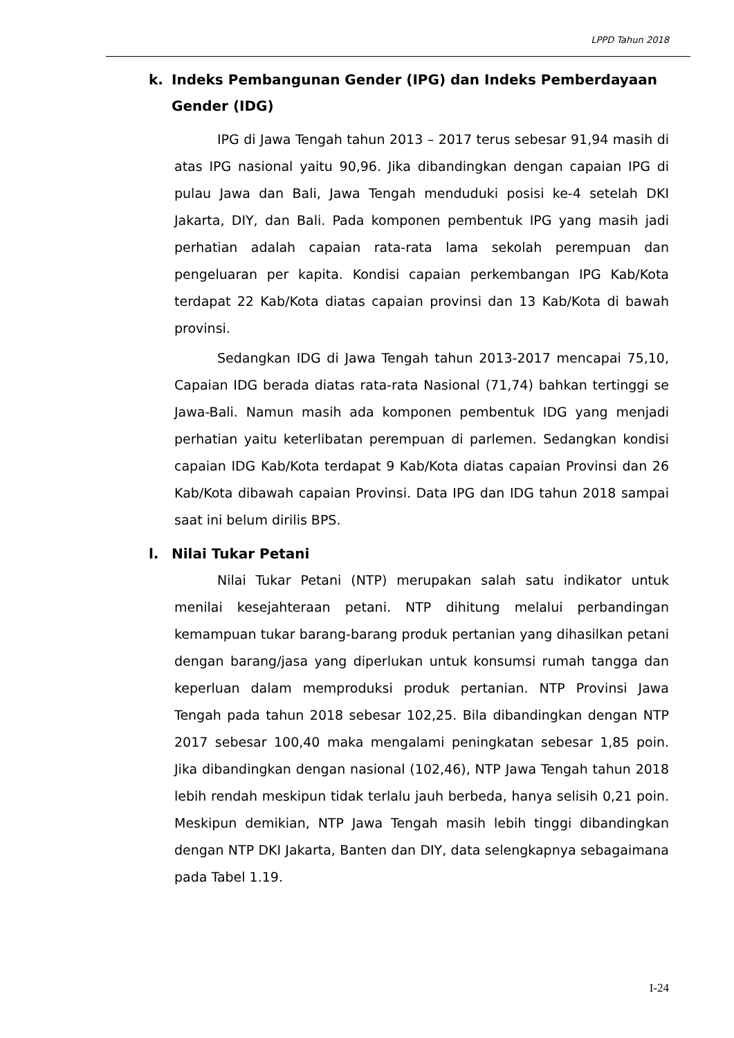LPPD Tahun 2018
k. Indeks Pembangunan Gender (IPG) dan Indeks Pemberdayaan Gender (IDG)
IPG di Jawa Tengah tahun 2013 – 2017 terus sebesar 91,94 masih di atas IPG nasional yaitu 90,96. Jika dibandingkan dengan capaian IPG di pulau Jawa dan Bali, Jawa Tengah menduduki posisi ke-4 setelah DKI Jakarta, DIY, dan Bali. Pada komponen pembentuk IPG yang masih jadi perhatian adalah capaian rata-rata lama sekolah perempuan dan pengeluaran per kapita. Kondisi capaian perkembangan IPG Kab/Kota terdapat 22 Kab/Kota diatas capaian provinsi dan 13 Kab/Kota di bawah provinsi.
Sedangkan IDG di Jawa Tengah tahun 2013-2017 mencapai 75,10, Capaian IDG berada diatas rata-rata Nasional (71,74) bahkan tertinggi se Jawa-Bali. Namun masih ada komponen pembentuk IDG yang menjadi perhatian yaitu keterlibatan perempuan di parlemen. Sedangkan kondisi capaian IDG Kab/Kota terdapat 9 Kab/Kota diatas capaian Provinsi dan 26 Kab/Kota dibawah capaian Provinsi. Data IPG dan IDG tahun 2018 sampai saat ini belum dirilis BPS.
l. Nilai Tukar Petani
Nilai Tukar Petani (NTP) merupakan salah satu indikator untuk menilai kesejahteraan petani. NTP dihitung melalui perbandingan kemampuan tukar barang-barang produk pertanian yang dihasilkan petani dengan barang/jasa yang diperlukan untuk konsumsi rumah tangga dan keperluan dalam memproduksi produk pertanian. NTP Provinsi Jawa Tengah pada tahun 2018 sebesar 102,25. Bila dibandingkan dengan NTP 2017 sebesar 100,40 maka mengalami peningkatan sebesar 1,85 poin. Jika dibandingkan dengan nasional (102,46), NTP Jawa Tengah tahun 2018 lebih rendah meskipun tidak terlalu jauh berbeda, hanya selisih 0,21 poin. Meskipun demikian, NTP Jawa Tengah masih lebih tinggi dibandingkan dengan NTP DKI Jakarta, Banten dan DIY, data selengkapnya sebagaimana pada Tabel 1.19.
I-24